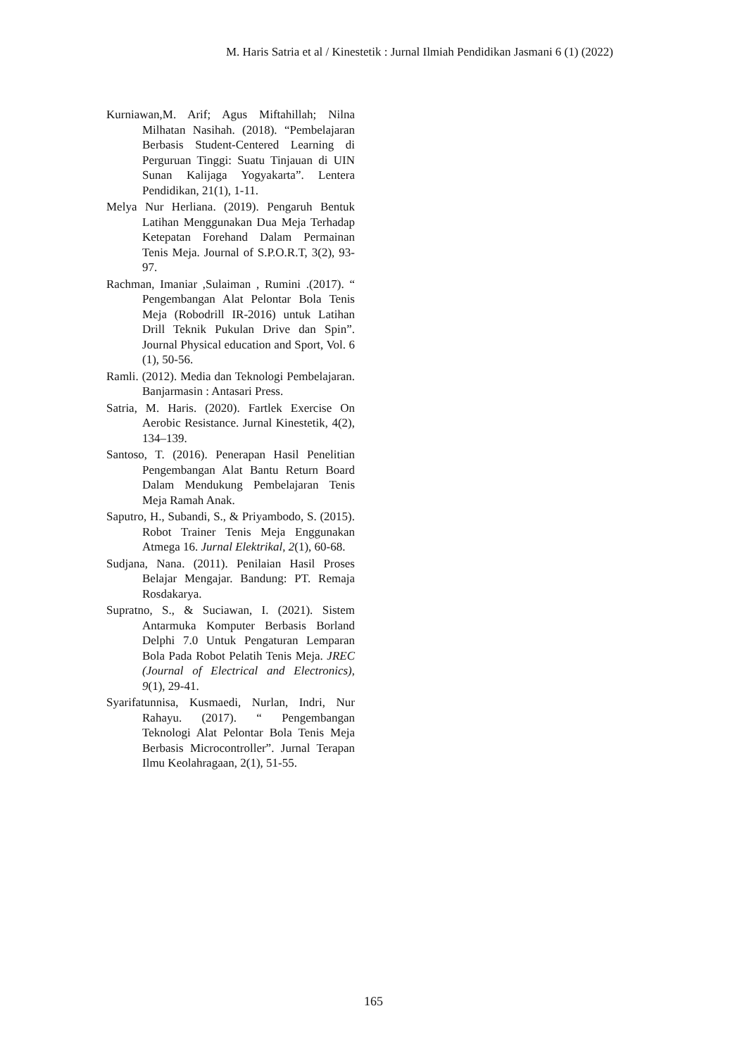M. Haris Satria et al / Kinestetik : Jurnal Ilmiah Pendidikan Jasmani 6 (1) (2022)
Kurniawan,M. Arif; Agus Miftahillah; Nilna Milhatan Nasihah. (2018). “Pembelajaran Berbasis Student-Centered Learning di Perguruan Tinggi: Suatu Tinjauan di UIN Sunan Kalijaga Yogyakarta”. Lentera Pendidikan, 21(1), 1-11.
Melya Nur Herliana. (2019). Pengaruh Bentuk Latihan Menggunakan Dua Meja Terhadap Ketepatan Forehand Dalam Permainan Tenis Meja. Journal of S.P.O.R.T, 3(2), 93-97.
Rachman, Imaniar ,Sulaiman , Rumini .(2017). “ Pengembangan Alat Pelontar Bola Tenis Meja (Robodrill IR-2016) untuk Latihan Drill Teknik Pukulan Drive dan Spin”. Journal Physical education and Sport, Vol. 6 (1), 50-56.
Ramli. (2012). Media dan Teknologi Pembelajaran. Banjarmasin : Antasari Press.
Satria, M. Haris. (2020). Fartlek Exercise On Aerobic Resistance. Jurnal Kinestetik, 4(2), 134–139.
Santoso, T. (2016). Penerapan Hasil Penelitian Pengembangan Alat Bantu Return Board Dalam Mendukung Pembelajaran Tenis Meja Ramah Anak.
Saputro, H., Subandi, S., & Priyambodo, S. (2015). Robot Trainer Tenis Meja Enggunakan Atmega 16. Jurnal Elektrikal, 2(1), 60-68.
Sudjana, Nana. (2011). Penilaian Hasil Proses Belajar Mengajar. Bandung: PT. Remaja Rosdakarya.
Supratno, S., & Suciawan, I. (2021). Sistem Antarmuka Komputer Berbasis Borland Delphi 7.0 Untuk Pengaturan Lemparan Bola Pada Robot Pelatih Tenis Meja. JREC (Journal of Electrical and Electronics), 9(1), 29-41.
Syarifatunnisa, Kusmaedi, Nurlan, Indri, Nur Rahayu. (2017). “ Pengembangan Teknologi Alat Pelontar Bola Tenis Meja Berbasis Microcontroller”. Jurnal Terapan Ilmu Keolahragaan, 2(1), 51-55.
165